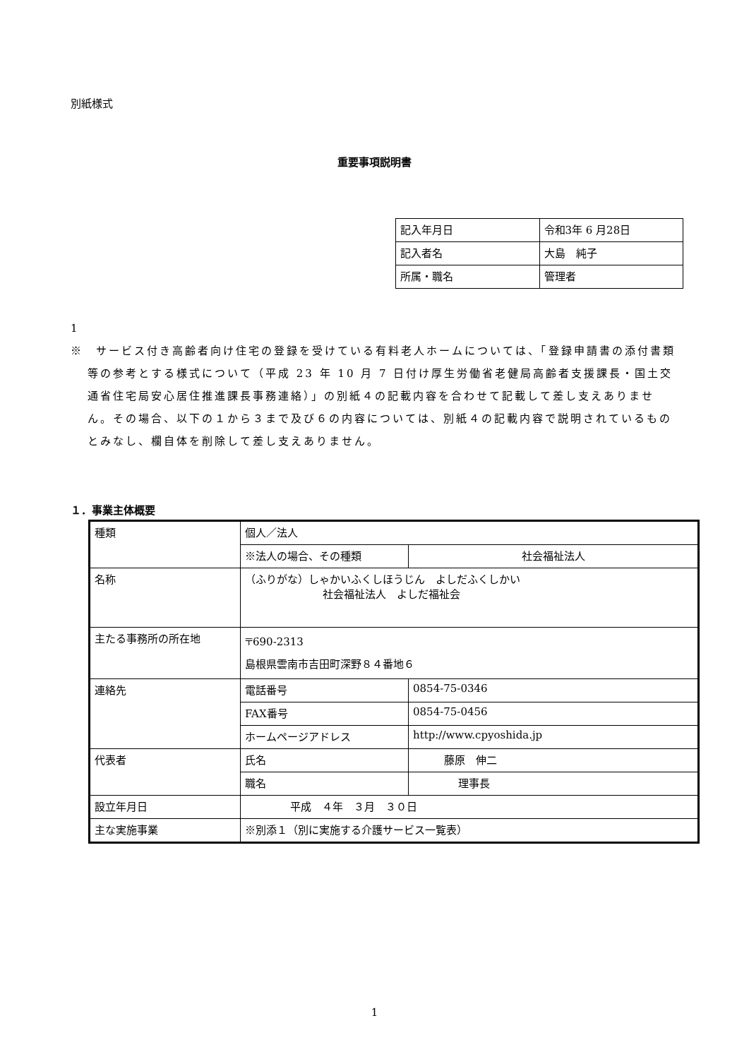別紙様式
重要事項説明書
| 記入年月日 | 令和3年 6 月28日 |
| 記入者名 | 大島 純子 |
| 所属・職名 | 管理者 |
1
※　サービス付き高齢者向け住宅の登録を受けている有料老人ホームについては、「登録申請書の添付書類等の参考とする様式について（平成 23 年 10 月 7 日付け厚生労働省老健局高齢者支援課長・国土交通省住宅局安心居住推進課長事務連絡）」の別紙４の記載内容を合わせて記載して差し支えありません。その場合、以下の１から３まで及び６の内容については、別紙４の記載内容で説明されているものとみなし、欄自体を削除して差し支えありません。
１．事業主体概要
| 種類 | 個人／法人 | |
| | ※法人の場合、その種類 | 社会福祉法人 |
| 名称 | （ふりがな）しゃかいふくしほうじん よしだふくしかい 社会福祉法人 よしだ福祉会 | |
| 主たる事務所の所在地 | 〒690-2313 島根県雲南市吉田町深野８４番地６ | |
| 連絡先 | 電話番号 | 0854-75-0346 |
| | FAX番号 | 0854-75-0456 |
| | ホームページアドレス | http://www.cpyoshida.jp |
| 代表者 | 氏名 | 藤原 伸二 |
| | 職名 | 理事長 |
| 設立年月日 | 平成 ４年 ３月 ３０日 | |
| 主な実施事業 | ※別添１（別に実施する介護サービス一覧表） | |
1